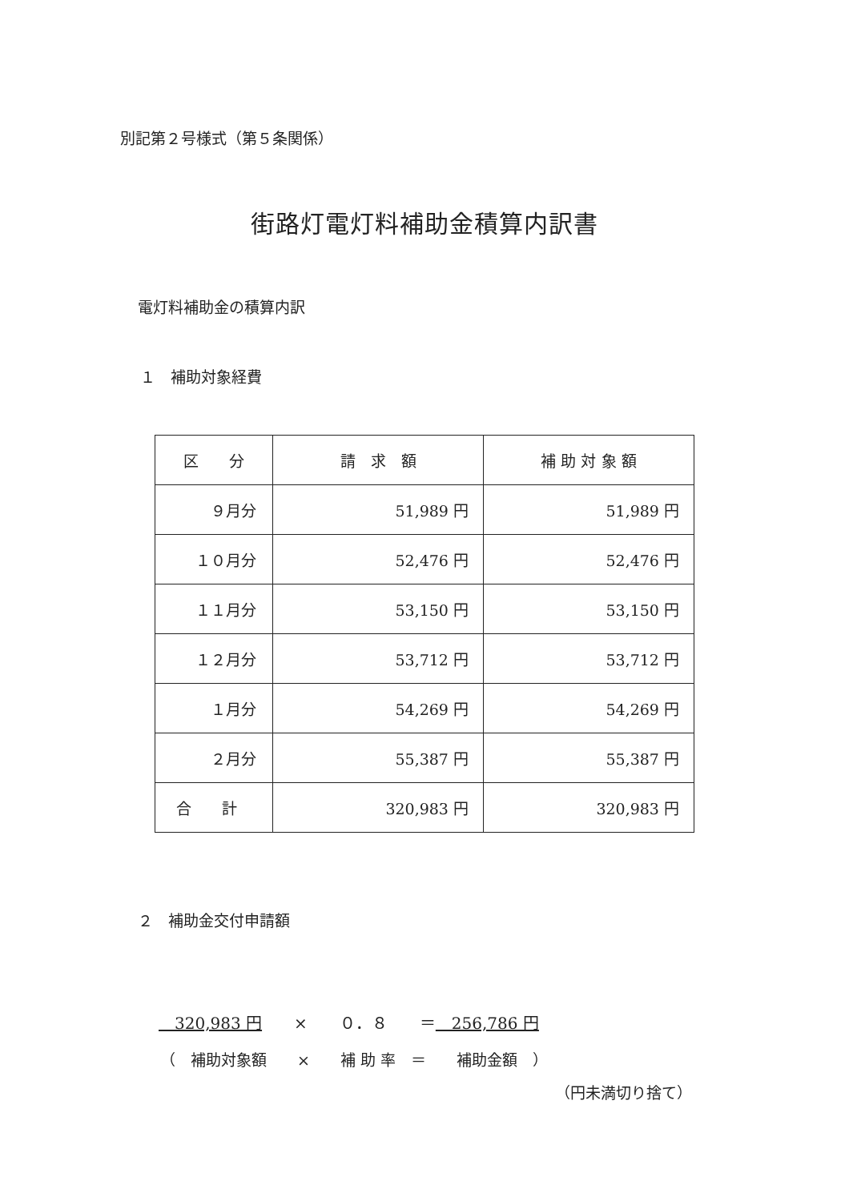別記第２号様式（第５条関係）
街路灯電灯料補助金積算内訳書
電灯料補助金の積算内訳
１　補助対象経費
| 区 分 | 請 求 額 | 補 助 対 象 額 |
| --- | --- | --- |
| ９月分 | 51,989 円 | 51,989 円 |
| １０月分 | 52,476 円 | 52,476 円 |
| １１月分 | 53,150 円 | 53,150 円 |
| １２月分 | 53,712 円 | 53,712 円 |
| １月分 | 54,269 円 | 54,269 円 |
| ２月分 | 55,387 円 | 55,387 円 |
| 合 計 | 320,983 円 | 320,983 円 |
２　補助金交付申請額
　320,983 円　　×　　０．８　　＝　256,786 円
（　補助対象額　　×　　補 助 率　＝　　補助金額　）
（円未満切り捨て）